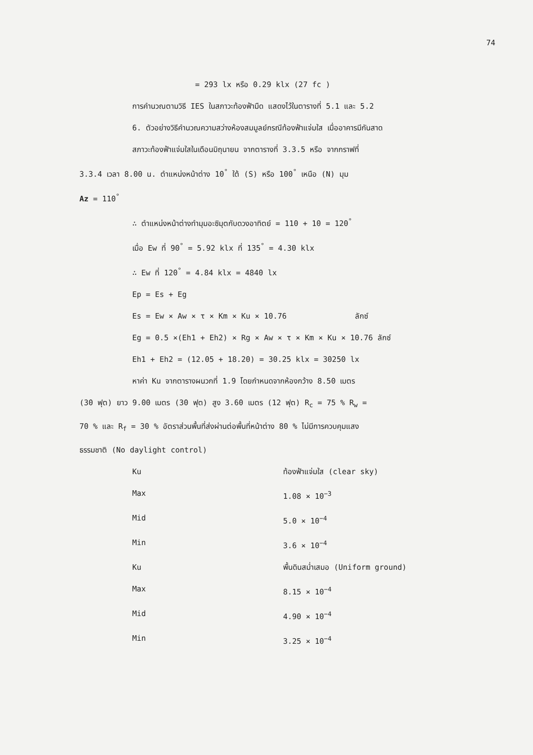74
= 293 lx หรือ 0.29 klx (27 fc )
การคำนวณตามวิธี IES ในสภาวะท้องฟ้ามืด แสดงไว้ในตารางที่ 5.1 และ 5.2
6. ตัวอย่างวิธีคำนวณความสว่างห้องสมมูลย์กรณีท้องฟ้าแจ่มใส เมื่ออาคารมีกันสาด
สภาวะท้องฟ้าแจ่มใสในเดือนมิถุนายน จากตารางที่ 3.3.5 หรือ จากกราฟที่
3.3.4 เวลา 8.00 น. ตำแหน่งหน้าต่าง 10<sup>°</sup> ใต้ (S) หรือ 100<sup>°</sup> เหนือ (N) มุม
Az = 110<sup>°</sup>
∴ ตำแหน่งหน้าต่างทำมุมอะซิมุตกับดวงอาทิตย์ = 110 + 10 = 120<sup>°</sup>
เมื่อ Ew ที่ 90<sup>°</sup> = 5.92 klx ที่ 135<sup>°</sup> = 4.30 klx
∴ Ew ที่ 120<sup>°</sup> = 4.84 klx = 4840 lx
Ep = Es + Eg
Es = Ew × Aw × τ × Km × Ku × 10.76 ลักซ์
Eg = 0.5 ×(Eh1 + Eh2) × Rg × Aw × τ × Km × Ku × 10.76 ลักซ์
Eh1 + Eh2 = (12.05 + 18.20) = 30.25 klx = 30250 lx
หาค่า Ku จากตารางผนวกที่ 1.9 โดยกำหนดจากห้องกว้าง 8.50 เมตร
(30 ฟุต) ยาว 9.00 เมตร (30 ฟุต) สูง 3.60 เมตร (12 ฟุต) R<sub>c</sub> = 75 % R<sub>w</sub> =
70 % และ R<sub>f</sub> = 30 % อัตราส่วนพื้นที่ส่งผ่านต่อพื้นที่หน้าต่าง 80 % ไม่มีการควบคุมแสง
ธรรมชาติ (No daylight control)
Ku ท้องฟ้าแจ่มใส (clear sky)
Max 1.08 × 10<sup>−3</sup>
Mid 5.0 × 10<sup>−4</sup>
Min 3.6 × 10<sup>−4</sup>
Ku พื้นดินสม่ำเสมอ (Uniform ground)
Max 8.15 × 10<sup>−4</sup>
Mid 4.90 × 10<sup>−4</sup>
Min 3.25 × 10<sup>−4</sup>